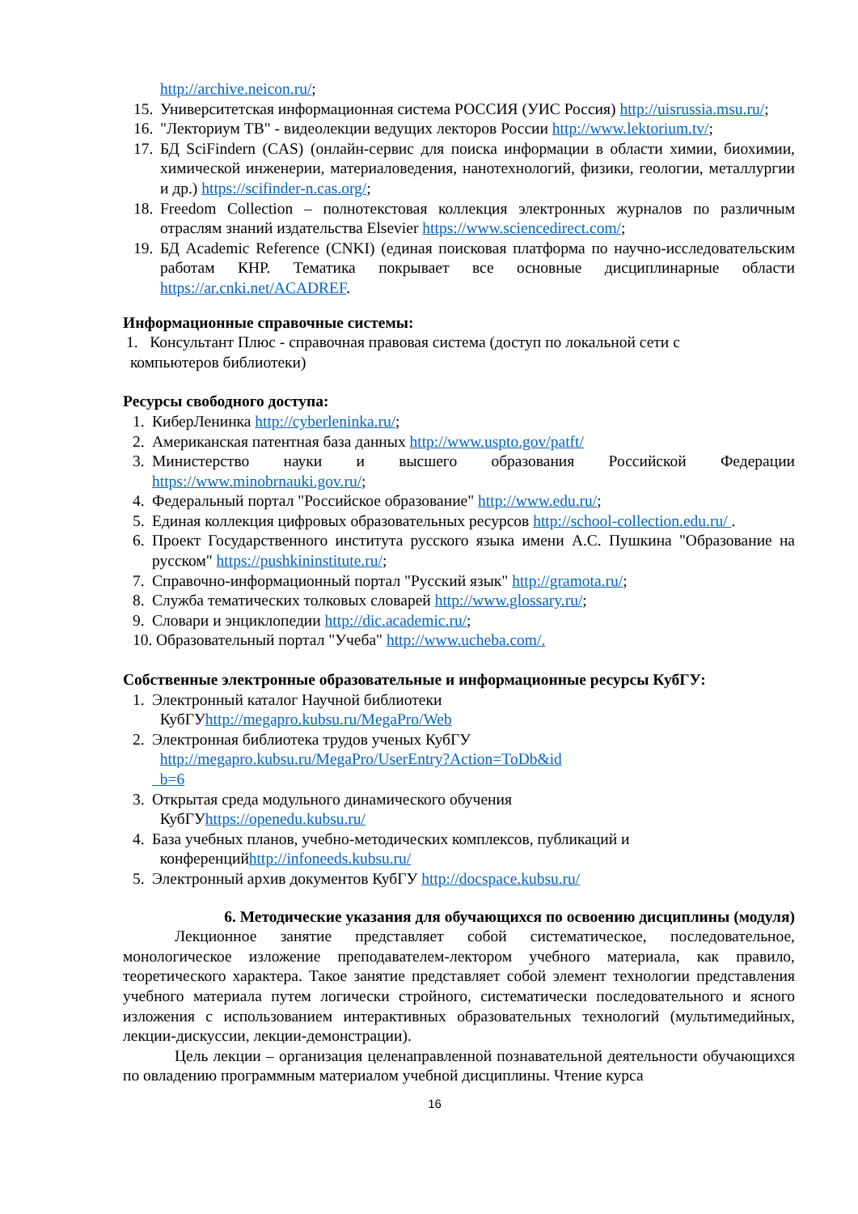http://archive.neicon.ru/;
15. Университетская информационная система РОССИЯ (УИС Россия) http://uisrussia.msu.ru/;
16. "Лекториум ТВ" - видеолекции ведущих лекторов России http://www.lektorium.tv/;
17. БД SciFindern (CAS) (онлайн-сервис для поиска информации в области химии, биохимии, химической инженерии, материаловедения, нанотехнологий, физики, геологии, металлургии и др.) https://scifinder-n.cas.org/;
18. Freedom Collection – полнотекстовая коллекция электронных журналов по различным отраслям знаний издательства Elsevier https://www.sciencedirect.com/;
19. БД Academic Reference (CNKI) (единая поисковая платформа по научно-исследовательским работам КНР. Тематика покрывает все основные дисциплинарные области https://ar.cnki.net/ACADREF.
Информационные справочные системы:
1. Консультант Плюс - справочная правовая система (доступ по локальной сети с
компьютеров библиотеки)
Ресурсы свободного доступа:
1. КиберЛенинка http://cyberleninka.ru/;
2. Американская патентная база данных http://www.uspto.gov/patft/
3. Министерство науки и высшего образования Российской Федерации https://www.minobrnauki.gov.ru/;
4. Федеральный портал "Российское образование" http://www.edu.ru/;
5. Единая коллекция цифровых образовательных ресурсов http://school-collection.edu.ru/ .
6. Проект Государственного института русского языка имени А.С. Пушкина "Образование на русском" https://pushkininstitute.ru/;
7. Справочно-информационный портал "Русский язык" http://gramota.ru/;
8. Служба тематических толковых словарей http://www.glossary.ru/;
9. Словари и энциклопедии http://dic.academic.ru/;
10. Образовательный портал "Учеба" http://www.ucheba.com/.
Собственные электронные образовательные и информационные ресурсы КубГУ:
1. Электронный каталог Научной библиотеки
КубГУhttp://megapro.kubsu.ru/MegaPro/Web
2. Электронная библиотека трудов ученых КубГУ
http://megapro.kubsu.ru/MegaPro/UserEntry?Action=ToDb&id
b=6
3. Открытая среда модульного динамического обучения
КубГУhttps://openedu.kubsu.ru/
4. База учебных планов, учебно-методических комплексов, публикаций и
конференцийhttp://infoneeds.kubsu.ru/
5. Электронный архив документов КубГУ http://docspace.kubsu.ru/
6. Методические указания для обучающихся по освоению дисциплины (модуля)
Лекционное занятие представляет собой систематическое, последовательное, монологическое изложение преподавателем-лектором учебного материала, как правило, теоретического характера. Такое занятие представляет собой элемент технологии представления учебного материала путем логически стройного, систематически последовательного и ясного изложения с использованием интерактивных образовательных технологий (мультимедийных, лекции-дискуссии, лекции-демонстрации).
Цель лекции – организация целенаправленной познавательной деятельности обучающихся по овладению программным материалом учебной дисциплины. Чтение курса
16